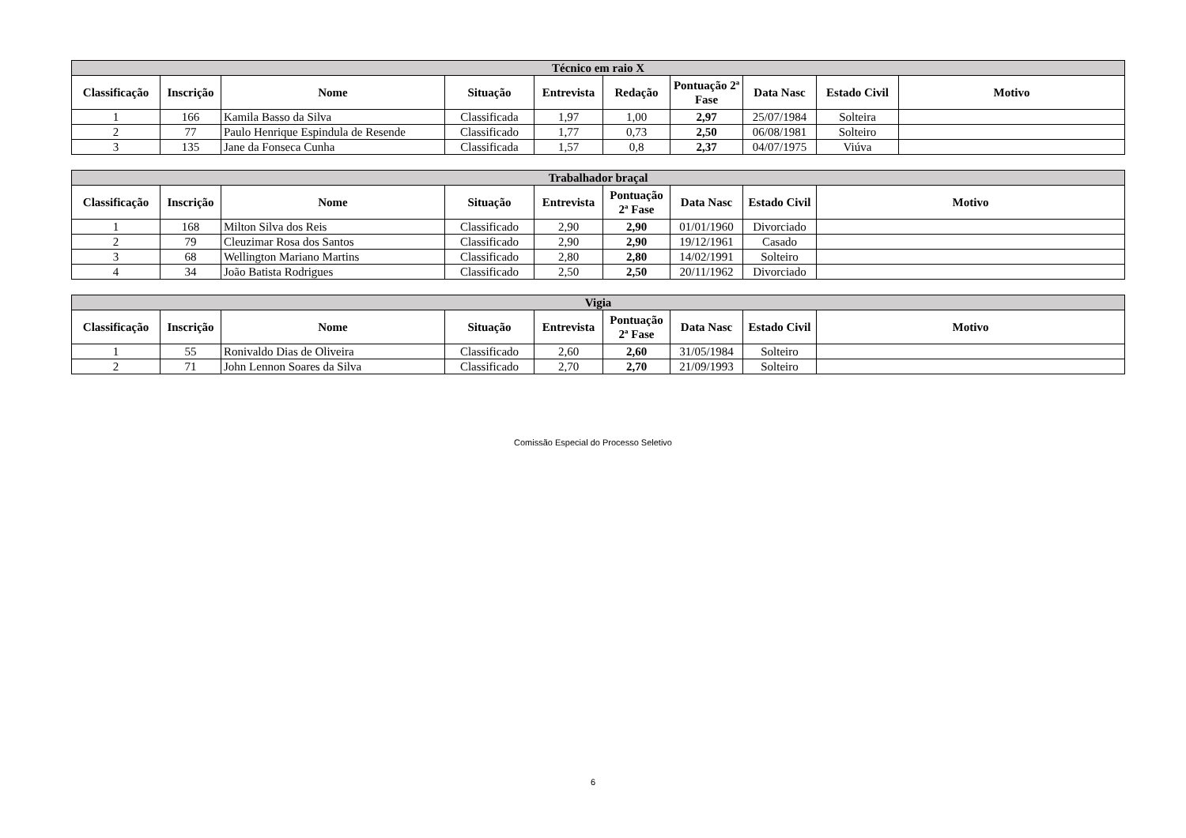| Técnico em raio X | | | | | | | | | |
| --- | --- | --- | --- | --- | --- | --- | --- | --- | --- |
| Classificação | Inscrição | Nome | Situação | Entrevista | Redação | Pontuação 2ª Fase | Data Nasc | Estado Civil | Motivo |
| 1 | 166 | Kamila Basso da Silva | Classificada | 1,97 | 1,00 | 2,97 | 25/07/1984 | Solteira | |
| 2 | 77 | Paulo Henrique Espindula de Resende | Classificado | 1,77 | 0,73 | 2,50 | 06/08/1981 | Solteiro | |
| 3 | 135 | Jane da Fonseca Cunha | Classificada | 1,57 | 0,8 | 2,37 | 04/07/1975 | Viúva | |
| Trabalhador braçal | | | | | | | | |
| --- | --- | --- | --- | --- | --- | --- | --- | --- |
| Classificação | Inscrição | Nome | Situação | Entrevista | Pontuação 2ª Fase | Data Nasc | Estado Civil | Motivo |
| 1 | 168 | Milton Silva dos Reis | Classificado | 2,90 | 2,90 | 01/01/1960 | Divorciado | |
| 2 | 79 | Cleuzimar Rosa dos Santos | Classificado | 2,90 | 2,90 | 19/12/1961 | Casado | |
| 3 | 68 | Wellington Mariano Martins | Classificado | 2,80 | 2,80 | 14/02/1991 | Solteiro | |
| 4 | 34 | João Batista Rodrigues | Classificado | 2,50 | 2,50 | 20/11/1962 | Divorciado | |
| Vigia | | | | | | | | |
| --- | --- | --- | --- | --- | --- | --- | --- | --- |
| Classificação | Inscrição | Nome | Situação | Entrevista | Pontuação 2ª Fase | Data Nasc | Estado Civil | Motivo |
| 1 | 55 | Ronivaldo Dias de Oliveira | Classificado | 2,60 | 2,60 | 31/05/1984 | Solteiro | |
| 2 | 71 | John Lennon Soares da Silva | Classificado | 2,70 | 2,70 | 21/09/1993 | Solteiro | |
Comissão Especial do Processo Seletivo
6